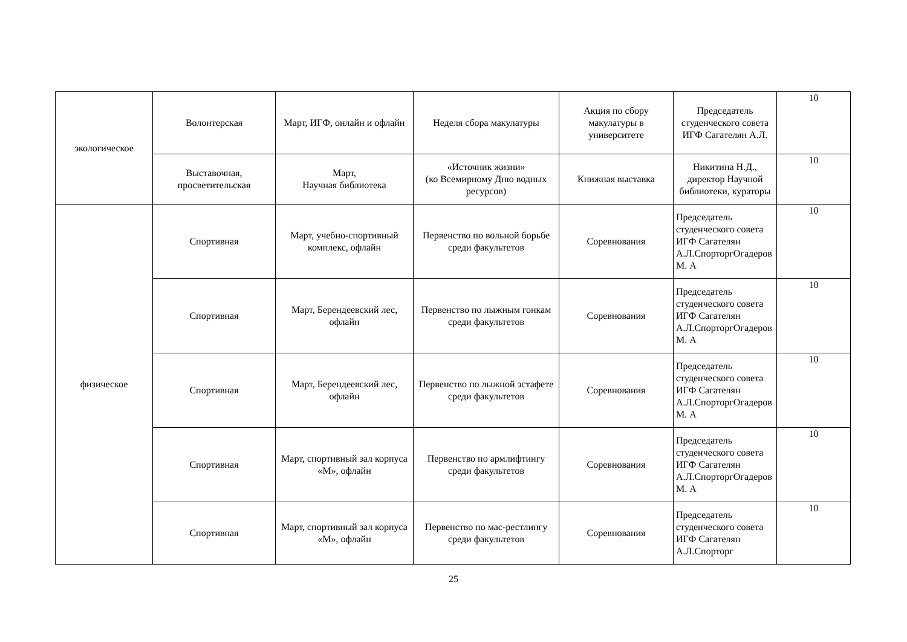| экологическое | Волонтерская | Март, ИГФ, онлайн и офлайн | Неделя сбора макулатуры | Акция по сбору макулатуры в университете | Председатель студенческого совета ИГФ Сагателян А.Л. | 10 |
| | Выставочная, просветительская | Март, Научная библиотека | «Источник жизни» (ко Всемирному Дню водных ресурсов) | Книжная выставка | Никитина Н.Д., директор Научной библиотеки, кураторы | 10 |
| физическое | Спортивная | Март, учебно-спортивный комплекс, офлайн | Первенство по вольной борьбе среди факультетов | Соревнования | Председатель студенческого совета ИГФ Сагателян А.Л.СпорторгОгадеров М. А | 10 |
| | Спортивная | Март, Берендеевский лес, офлайн | Первенство по лыжным гонкам среди факультетов | Соревнования | Председатель студенческого совета ИГФ Сагателян А.Л.СпорторгОгадеров М. А | 10 |
| | Спортивная | Март, Берендеевский лес, офлайн | Первенство по лыжной эстафете среди факультетов | Соревнования | Председатель студенческого совета ИГФ Сагателян А.Л.СпорторгОгадеров М. А | 10 |
| | Спортивная | Март, спортивный зал корпуса «М», офлайн | Первенство по армлифтингу среди факультетов | Соревнования | Председатель студенческого совета ИГФ Сагателян А.Л.СпорторгОгадеров М. А | 10 |
| | Спортивная | Март, спортивный зал корпуса «М», офлайн | Первенство по мас-рестлингу среди факультетов | Соревнования | Председатель студенческого совета ИГФ Сагателян А.Л.Спорторг | 10 |
25